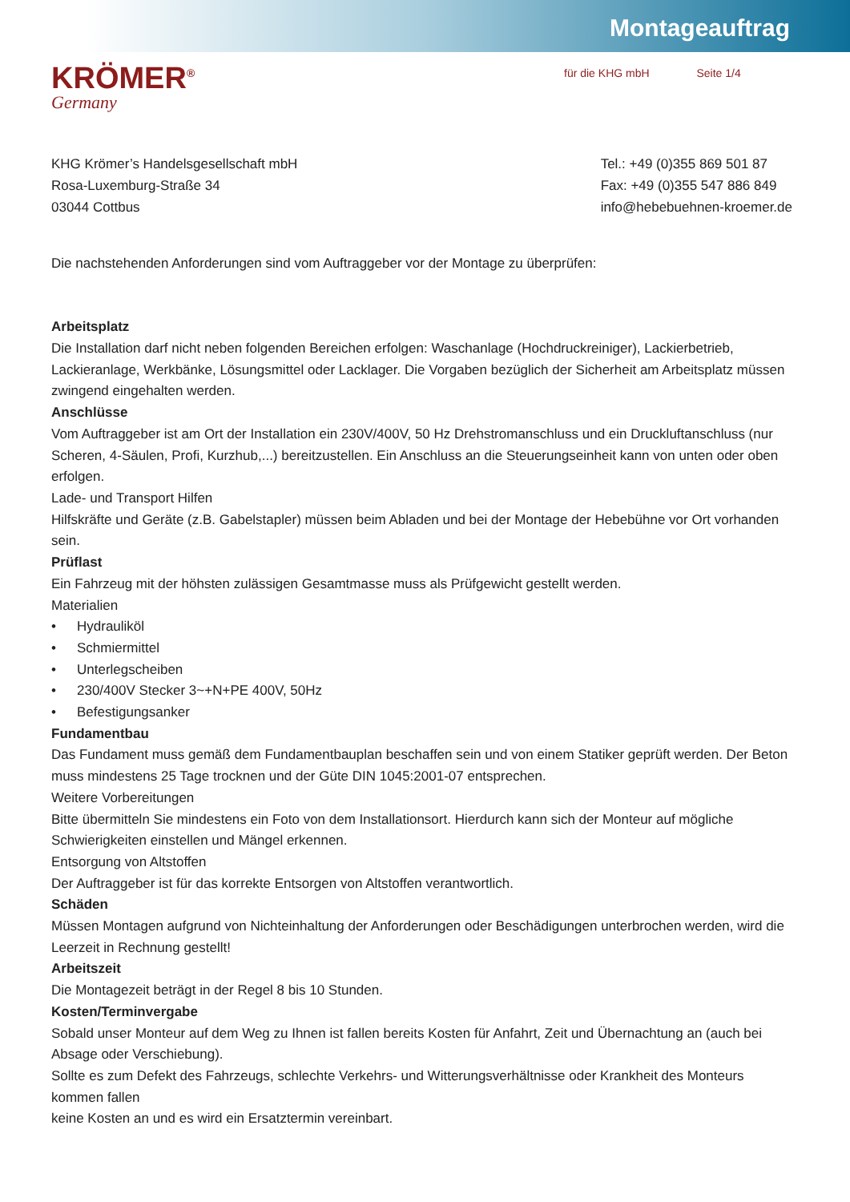Montageauftrag
KRÖMER<sup>®</sup>
Germany
für die KHG mbH Seite 1/4
KHG Krömer’s Handelsgesellschaft mbH
Rosa-Luxemburg-Straße 34
03044 Cottbus
Tel.: +49 (0)355 869 501 87
Fax: +49 (0)355 547 886 849
info@hebebuehnen-kroemer.de
Die nachstehenden Anforderungen sind vom Auftraggeber vor der Montage zu überprüfen:
Arbeitsplatz
Die Installation darf nicht neben folgenden Bereichen erfolgen: Waschanlage (Hochdruckreiniger), Lackierbetrieb, Lackieranlage, Werkbänke, Lösungsmittel oder Lacklager. Die Vorgaben bezüglich der Sicherheit am Arbeitsplatz müssen zwingend eingehalten werden.
Anschlüsse
Vom Auftraggeber ist am Ort der Installation ein 230V/400V, 50 Hz Drehstromanschluss und ein Druckluftanschluss (nur Scheren, 4-Säulen, Profi, Kurzhub,...) bereitzustellen. Ein Anschluss an die Steuerungseinheit kann von unten oder oben erfolgen.
Lade- und Transport Hilfen
Hilfskräfte und Geräte (z.B. Gabelstapler) müssen beim Abladen und bei der Montage der Hebebühne vor Ort vorhanden sein.
Prüflast
Ein Fahrzeug mit der höhsten zulässigen Gesamtmasse muss als Prüfgewicht gestellt werden.
Materialien
• Hydrauliköl
• Schmiermittel
• Unterlegscheiben
• 230/400V Stecker 3~+N+PE 400V, 50Hz
• Befestigungsanker
Fundamentbau
Das Fundament muss gemäß dem Fundamentbauplan beschaffen sein und von einem Statiker geprüft werden. Der Beton muss mindestens 25 Tage trocknen und der Güte DIN 1045:2001-07 entsprechen.
Weitere Vorbereitungen
Bitte übermitteln Sie mindestens ein Foto von dem Installationsort. Hierdurch kann sich der Monteur auf mögliche Schwierigkeiten einstellen und Mängel erkennen.
Entsorgung von Altstoffen
Der Auftraggeber ist für das korrekte Entsorgen von Altstoffen verantwortlich.
Schäden
Müssen Montagen aufgrund von Nichteinhaltung der Anforderungen oder Beschädigungen unterbrochen werden, wird die Leerzeit in Rechnung gestellt!
Arbeitszeit
Die Montagezeit beträgt in der Regel 8 bis 10 Stunden.
Kosten/Terminvergabe
Sobald unser Monteur auf dem Weg zu Ihnen ist fallen bereits Kosten für Anfahrt, Zeit und Übernachtung an (auch bei Absage oder Verschiebung).
Sollte es zum Defekt des Fahrzeugs, schlechte Verkehrs- und Witterungsverhältnisse oder Krankheit des Monteurs kommen fallen
keine Kosten an und es wird ein Ersatztermin vereinbart.